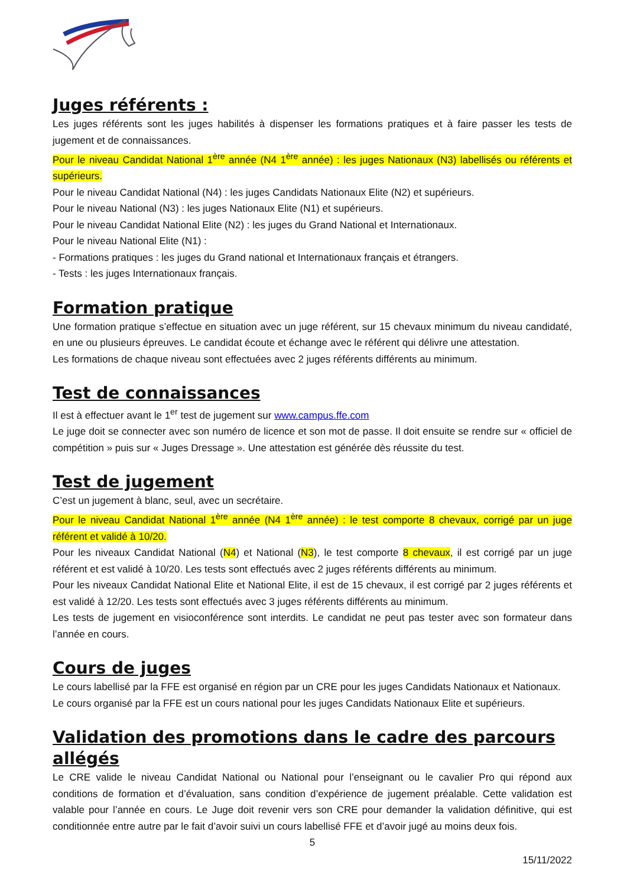Juges référents :
Les juges référents sont les juges habilités à dispenser les formations pratiques et à faire passer les tests de jugement et de connaissances.
Pour le niveau Candidat National 1<sup>ère</sup> année (N4 1<sup>ère</sup> année) : les juges Nationaux (N3) labellisés ou référents et supérieurs.
Pour le niveau Candidat National (N4) : les juges Candidats Nationaux Elite (N2) et supérieurs.
Pour le niveau National (N3) : les juges Nationaux Elite (N1) et supérieurs.
Pour le niveau Candidat National Elite (N2) : les juges du Grand National et Internationaux.
Pour le niveau National Elite (N1) :
- Formations pratiques : les juges du Grand national et Internationaux français et étrangers.
- Tests : les juges Internationaux français.
Formation pratique
Une formation pratique s’effectue en situation avec un juge référent, sur 15 chevaux minimum du niveau candidaté, en une ou plusieurs épreuves. Le candidat écoute et échange avec le référent qui délivre une attestation.
Les formations de chaque niveau sont effectuées avec 2 juges référents différents au minimum.
Test de connaissances
Il est à effectuer avant le 1<sup>er</sup> test de jugement sur www.campus.ffe.com
Le juge doit se connecter avec son numéro de licence et son mot de passe. Il doit ensuite se rendre sur « officiel de compétition » puis sur « Juges Dressage ». Une attestation est générée dès réussite du test.
Test de jugement
C’est un jugement à blanc, seul, avec un secrétaire.
Pour le niveau Candidat National 1<sup>ère</sup> année (N4 1<sup>ère</sup> année) : le test comporte 8 chevaux, corrigé par un juge référent et validé à 10/20.
Pour les niveaux Candidat National (N4) et National (N3), le test comporte 8 chevaux, il est corrigé par un juge référent et est validé à 10/20. Les tests sont effectués avec 2 juges référents différents au minimum.
Pour les niveaux Candidat National Elite et National Elite, il est de 15 chevaux, il est corrigé par 2 juges référents et est validé à 12/20. Les tests sont effectués avec 3 juges référents différents au minimum.
Les tests de jugement en visioconférence sont interdits. Le candidat ne peut pas tester avec son formateur dans l’année en cours.
Cours de juges
Le cours labellisé par la FFE est organisé en région par un CRE pour les juges Candidats Nationaux et Nationaux.
Le cours organisé par la FFE est un cours national pour les juges Candidats Nationaux Elite et supérieurs.
Validation des promotions dans le cadre des parcours allégés
Le CRE valide le niveau Candidat National ou National pour l’enseignant ou le cavalier Pro qui répond aux conditions de formation et d’évaluation, sans condition d’expérience de jugement préalable. Cette validation est valable pour l’année en cours. Le Juge doit revenir vers son CRE pour demander la validation définitive, qui est conditionnée entre autre par le fait d’avoir suivi un cours labellisé FFE et d’avoir jugé au moins deux fois.
5
15/11/2022